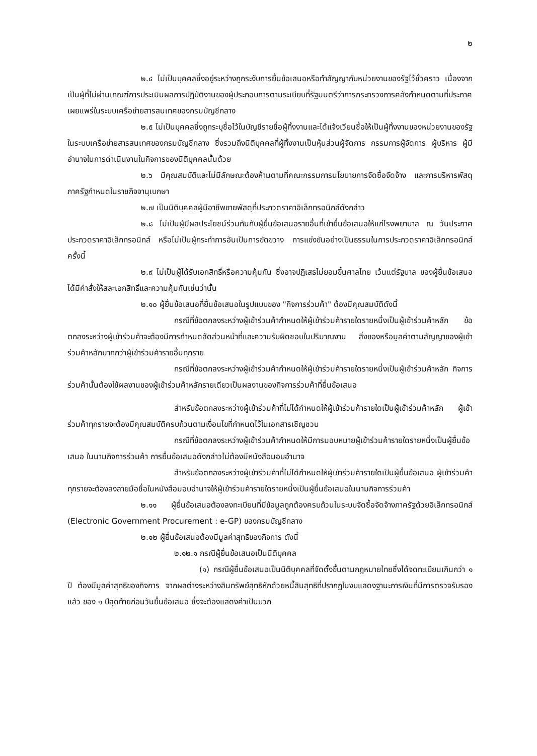๒
๒.๔ ไม่เป็นบุคคลซึ่งอยู่ระหว่างถูกระงับการยื่นข้อเสนอหรือทำสัญญากับหน่วยงานของรัฐไว้ชั่วคราว เนื่องจากเป็นผู้ที่ไม่ผ่านเกณฑ์การประเมินผลการปฏิบัติงานของผู้ประกอบการตามระเบียบที่รัฐมนตรีว่าการกระทรวงการคลังกำหนดตามที่ประกาศเผยแพร่ในระบบเครือข่ายสารสนเทศของกรมบัญชีกลาง
๒.๕ ไม่เป็นบุคคลซึ่งถูกระบุชื่อไว้ในบัญชีรายชื่อผู้ทิ้งงานและได้แจ้งเวียนชื่อให้เป็นผู้ทิ้งงานของหน่วยงานของรัฐในระบบเครือข่ายสารสนเทศของกรมบัญชีกลาง ซึ่งรวมถึงนิติบุคคลที่ผู้ทิ้งงานเป็นหุ้นส่วนผู้จัดการ กรรมการผู้จัดการ ผู้บริหาร ผู้มีอำนาจในการดำเนินงานในกิจการของนิติบุคคลนั้นด้วย
๒.๖ มีคุณสมบัติและไม่มีลักษณะต้องห้ามตามที่คณะกรรมการนโยบายการจัดซื้อจัดจ้าง และการบริหารพัสดุภาครัฐกำหนดในราชกิจจานุเบกษา
๒.๗ เป็นนิติบุคคลผู้มีอาชีพขายพัสดุที่ประกวดราคาอิเล็กทรอนิกส์ดังกล่าว
๒.๘ ไม่เป็นผู้มีผลประโยชน์ร่วมกันกับผู้ยื่นข้อเสนอรายอื่นที่เข้ายื่นข้อเสนอให้แก่โรงพยาบาล ณ วันประกาศประกวดราคาอิเล็กทรอนิกส์ หรือไม่เป็นผู้กระทำการอันเป็นการขัดขวาง การแข่งขันอย่างเป็นธรรมในการประกวดราคาอิเล็กทรอนิกส์ครั้งนี้
๒.๙ ไม่เป็นผู้ได้รับเอกสิทธิ์หรือความคุ้มกัน ซึ่งอาจปฏิเสธไม่ยอมขึ้นศาลไทย เว้นแต่รัฐบาล ของผู้ยื่นข้อเสนอได้มีคำสั่งให้สละเอกสิทธิ์และความคุ้มกันเช่นว่านั้น
๒.๑๐ ผู้ยื่นข้อเสนอที่ยื่นข้อเสนอในรูปแบบของ "กิจการร่วมค้า" ต้องมีคุณสมบัติดังนี้
กรณีที่ข้อตกลงระหว่างผู้เข้าร่วมค้ากำหนดให้ผู้เข้าร่วมค้ารายใดรายหนึ่งเป็นผู้เข้าร่วมค้าหลัก ข้อตกลงระหว่างผู้เข้าร่วมค้าจะต้องมีการกำหนดสัดส่วนหน้าที่และความรับผิดชอบในปริมาณงาน สิ่งของหรือมูลค่าตามสัญญาของผู้เข้าร่วมค้าหลักมากกว่าผู้เข้าร่วมค้ารายอื่นทุกราย
กรณีที่ข้อตกลงระหว่างผู้เข้าร่วมค้ากำหนดให้ผู้เข้าร่วมค้ารายใดรายหนึ่งเป็นผู้เข้าร่วมค้าหลัก กิจการร่วมค้านั้นต้องใช้ผลงานของผู้เข้าร่วมค้าหลักรายเดียวเป็นผลงานของกิจการร่วมค้าที่ยื่นข้อเสนอ
สำหรับข้อตกลงระหว่างผู้เข้าร่วมค้าที่ไม่ได้กำหนดให้ผู้เข้าร่วมค้ารายใดเป็นผู้เข้าร่วมค้าหลัก ผู้เข้าร่วมค้าทุกรายจะต้องมีคุณสมบัติครบถ้วนตามเงื่อนไขที่กำหนดไว้ในเอกสารเชิญชวน
กรณีที่ข้อตกลงระหว่างผู้เข้าร่วมค้ากำหนดให้มีการมอบหมายผู้เข้าร่วมค้ารายใดรายหนึ่งเป็นผู้ยื่นข้อเสนอ ในนามกิจการร่วมค้า การยื่นข้อเสนอดังกล่าวไม่ต้องมีหนังสือมอบอำนาจ
สำหรับข้อตกลงระหว่างผู้เข้าร่วมค้าที่ไม่ได้กำหนดให้ผู้เข้าร่วมค้ารายใดเป็นผู้ยื่นข้อเสนอ ผู้เข้าร่วมค้าทุกรายจะต้องลงลายมือชื่อในหนังสือมอบอำนาจให้ผู้เข้าร่วมค้ารายใดรายหนึ่งเป็นผู้ยื่นข้อเสนอในนามกิจการร่วมค้า
๒.๑๑ ผู้ยื่นข้อเสนอต้องลงทะเบียนที่มีข้อมูลถูกต้องครบถ้วนในระบบจัดซื้อจัดจ้างภาครัฐด้วยอิเล็กทรอนิกส์ (Electronic Government Procurement : e-GP) ของกรมบัญชีกลาง
๒.๑๒ ผู้ยื่นข้อเสนอต้องมีมูลค่าสุทธิของกิจการ ดังนี้
๒.๑๒.๑ กรณีผู้ยื่นข้อเสนอเป็นนิติบุคคล
(๑) กรณีผู้ยื่นข้อเสนอเป็นนิติบุคคลที่จัดตั้งขึ้นตามกฎหมายไทยซึ่งได้จดทะเบียนเกินกว่า ๑ ปี ต้องมีมูลค่าสุทธิของกิจการ จากผลต่างระหว่างสินทรัพย์สุทธิหักด้วยหนี้สินสุทธิที่ปรากฏในงบแสดงฐานะการเงินที่มีการตรวจรับรองแล้ว ของ ๑ ปีสุดท้ายก่อนวันยื่นข้อเสนอ ซึ่งจะต้องแสดงค่าเป็นบวก